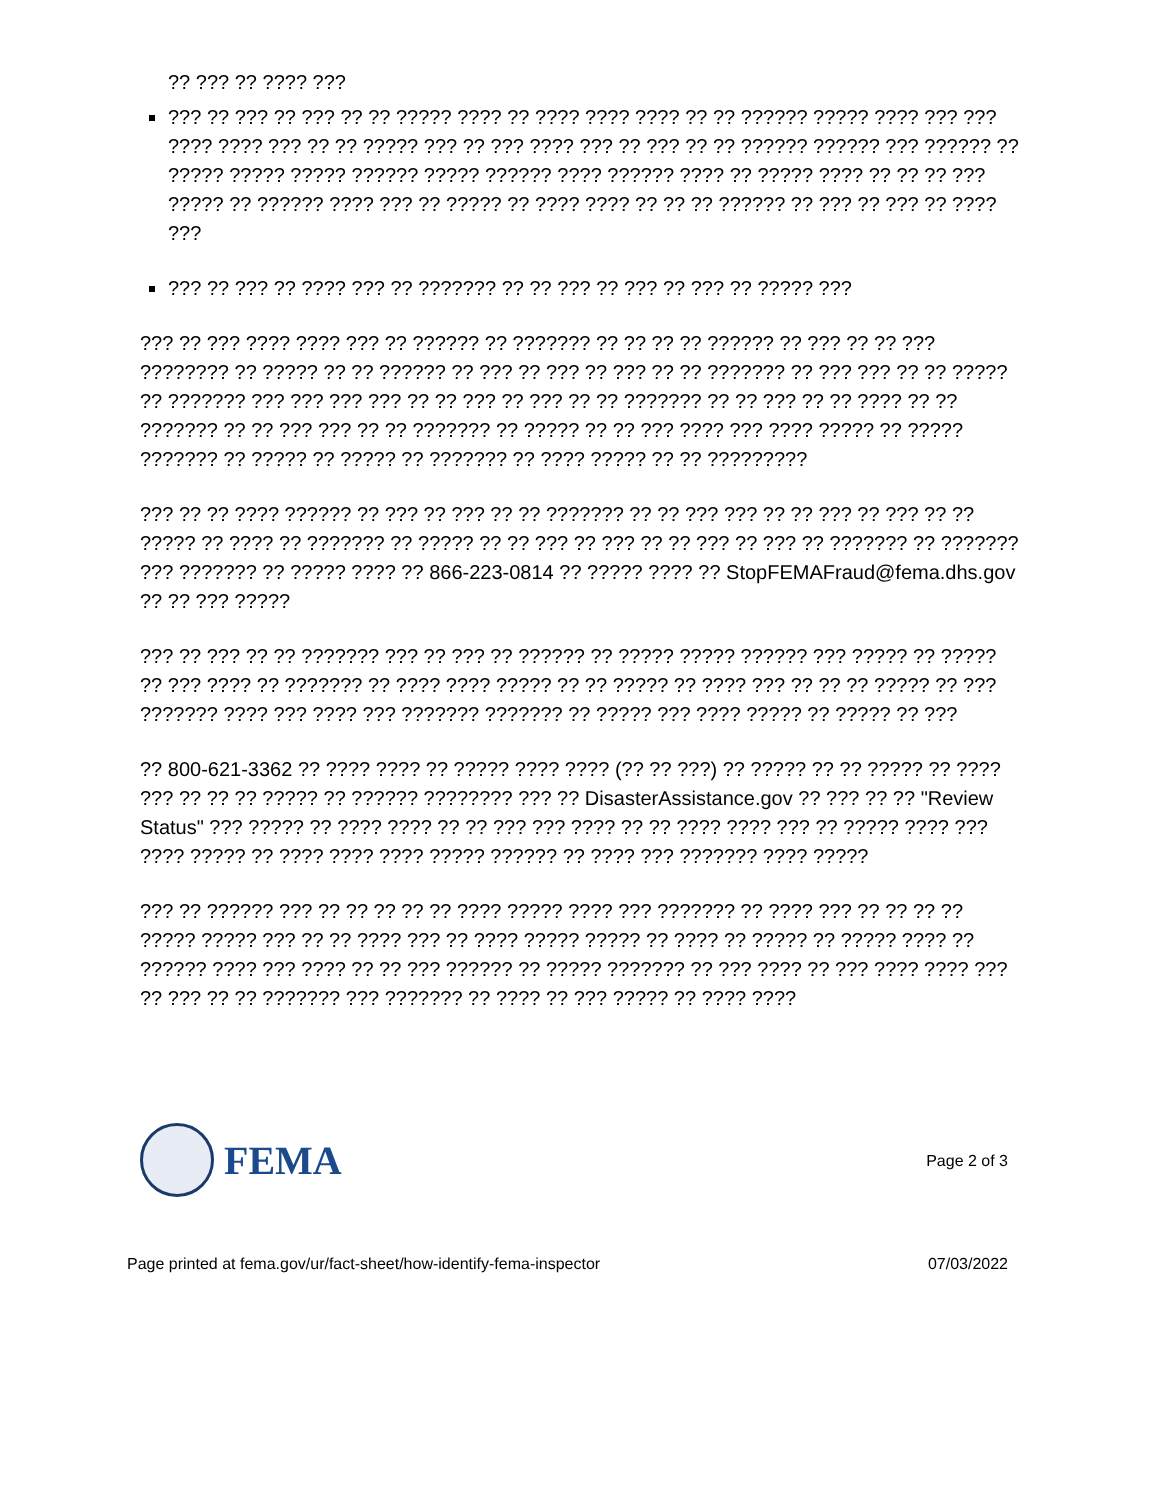?? ??? ?? ???? ???
??? ?? ??? ?? ??? ?? ?? ????? ???? ?? ???? ???? ???? ?? ?? ?????? ????? ???? ??? ??? ???? ???? ??? ?? ?? ????? ??? ?? ??? ???? ??? ?? ??? ?? ?? ?????? ?????? ??? ?????? ?? ????? ????? ????? ?????? ????? ?????? ???? ?????? ???? ?? ????? ???? ?? ?? ?? ??? ????? ?? ?????? ???? ??? ?? ????? ?? ???? ???? ?? ?? ?? ?????? ?? ??? ?? ??? ?? ???? ???
??? ?? ??? ?? ???? ??? ?? ??????? ?? ?? ??? ?? ??? ?? ??? ?? ????? ???
??? ?? ??? ???? ???? ??? ?? ?????? ?? ??????? ?? ?? ?? ?? ?????? ?? ??? ?? ?? ??? ???????? ?? ????? ?? ?? ?????? ?? ??? ?? ??? ?? ??? ?? ?? ??????? ?? ??? ??? ?? ?? ????? ?? ??????? ??? ??? ??? ??? ?? ?? ??? ?? ??? ?? ?? ??????? ?? ?? ??? ?? ?? ???? ?? ?? ??????? ?? ?? ??? ??? ?? ?? ??????? ?? ????? ?? ?? ??? ???? ??? ???? ????? ?? ????? ??????? ?? ????? ?? ????? ?? ??????? ?? ???? ????? ?? ?? ?????????
??? ?? ?? ???? ?????? ?? ??? ?? ??? ?? ?? ??????? ?? ?? ??? ??? ?? ?? ??? ?? ??? ?? ?? ????? ?? ???? ?? ??????? ?? ????? ?? ?? ??? ?? ??? ?? ?? ??? ?? ??? ?? ??????? ?? ??????? ??? ??????? ?? ????? ???? ?? 866-223-0814 ?? ????? ???? ?? StopFEMAFraud@fema.dhs.gov ?? ?? ??? ?????
??? ?? ??? ?? ?? ??????? ??? ?? ??? ?? ?????? ?? ????? ????? ?????? ??? ????? ?? ????? ?? ??? ???? ?? ??????? ?? ???? ???? ????? ?? ?? ????? ?? ???? ??? ?? ?? ?? ????? ?? ??? ??????? ???? ??? ???? ??? ??????? ??????? ?? ????? ??? ???? ????? ?? ????? ?? ???
?? 800-621-3362 ?? ???? ???? ?? ????? ???? ???? (?? ?? ???) ?? ????? ?? ?? ????? ?? ???? ??? ?? ?? ?? ????? ?? ?????? ???????? ??? ?? DisasterAssistance.gov ?? ??? ?? ?? "Review Status" ??? ????? ?? ???? ???? ?? ?? ??? ??? ???? ?? ?? ???? ???? ??? ?? ????? ???? ??? ???? ????? ?? ???? ???? ???? ????? ?????? ?? ???? ??? ??????? ???? ?????
??? ?? ?????? ??? ?? ?? ?? ?? ?? ???? ????? ???? ??? ??????? ?? ???? ??? ?? ?? ?? ?? ????? ????? ??? ?? ?? ???? ??? ?? ???? ????? ????? ?? ???? ?? ????? ?? ????? ???? ?? ?????? ???? ??? ???? ?? ?? ??? ?????? ?? ????? ??????? ?? ??? ???? ?? ??? ???? ???? ??? ?? ??? ?? ?? ??????? ??? ??????? ?? ???? ?? ??? ????? ?? ???? ????
FEMA
Page 2 of 3
Page printed at fema.gov/ur/fact-sheet/how-identify-fema-inspector 07/03/2022